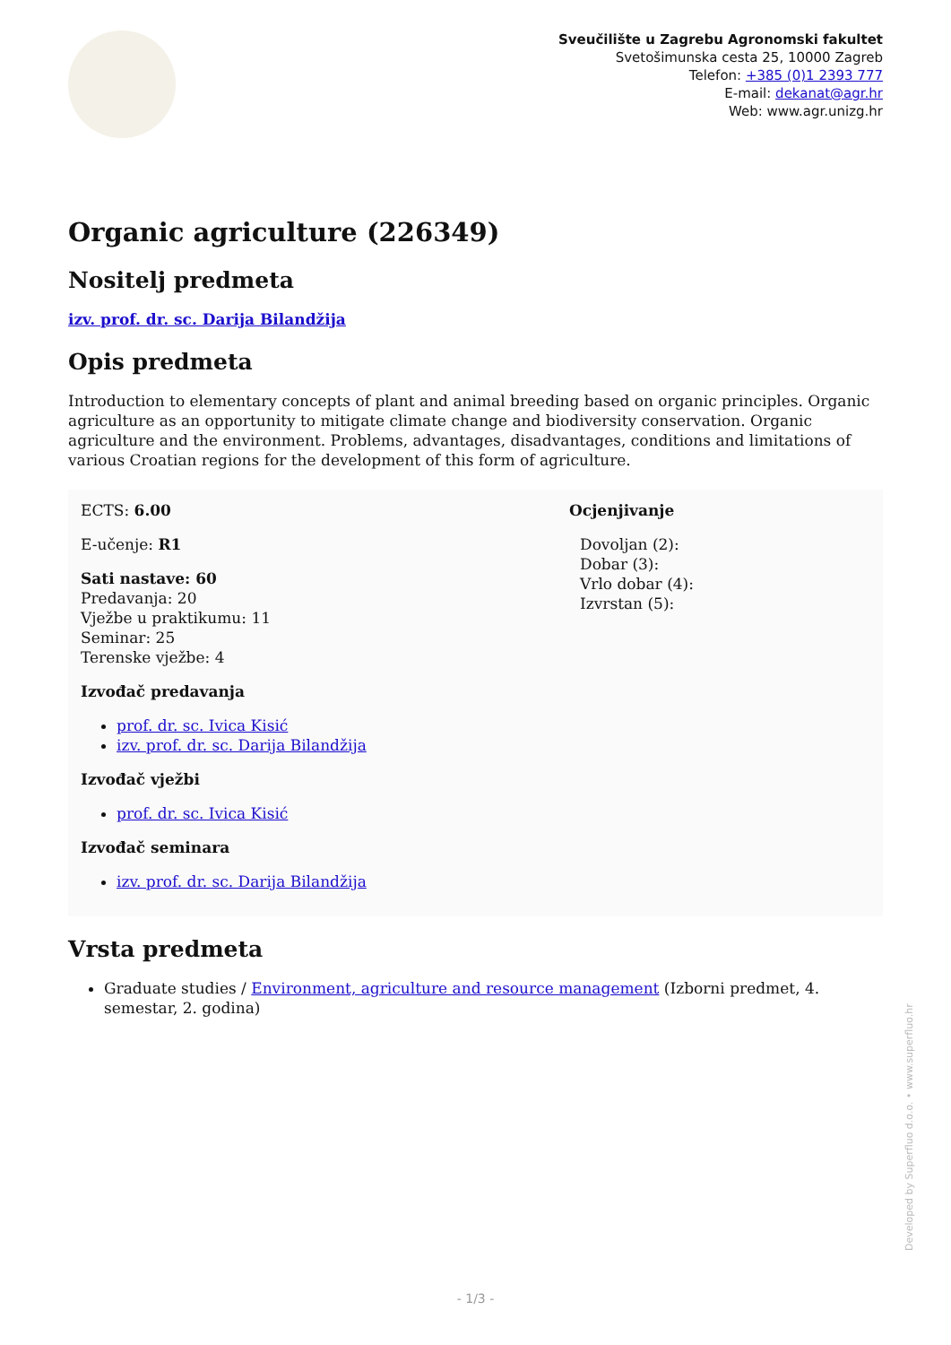Sveučilište u Zagrebu Agronomski fakultet
Svetošimunska cesta 25, 10000 Zagreb
Telefon: +385 (0)1 2393 777
E-mail: dekanat@agr.hr
Web: www.agr.unizg.hr
Organic agriculture (226349)
Nositelj predmeta
izv. prof. dr. sc. Darija Bilandžija
Opis predmeta
Introduction to elementary concepts of plant and animal breeding based on organic principles. Organic agriculture as an opportunity to mitigate climate change and biodiversity conservation. Organic agriculture and the environment. Problems, advantages, disadvantages, conditions and limitations of various Croatian regions for the development of this form of agriculture.
ECTS: 6.00
E-učenje: R1
Sati nastave: 60
Predavanja: 20
Vježbe u praktikumu: 11
Seminar: 25
Terenske vježbe: 4
Izvođač predavanja
prof. dr. sc. Ivica Kisić
izv. prof. dr. sc. Darija Bilandžija
Izvođač vježbi
prof. dr. sc. Ivica Kisić
Izvođač seminara
izv. prof. dr. sc. Darija Bilandžija
Ocjenjivanje
Dovoljan (2):
Dobar (3):
Vrlo dobar (4):
Izvrstan (5):
Vrsta predmeta
Graduate studies / Environment, agriculture and resource management (Izborni predmet, 4. semestar, 2. godina)
Developed by Superfluo d.o.o. • www.superfluo.hr
- 1/3 -